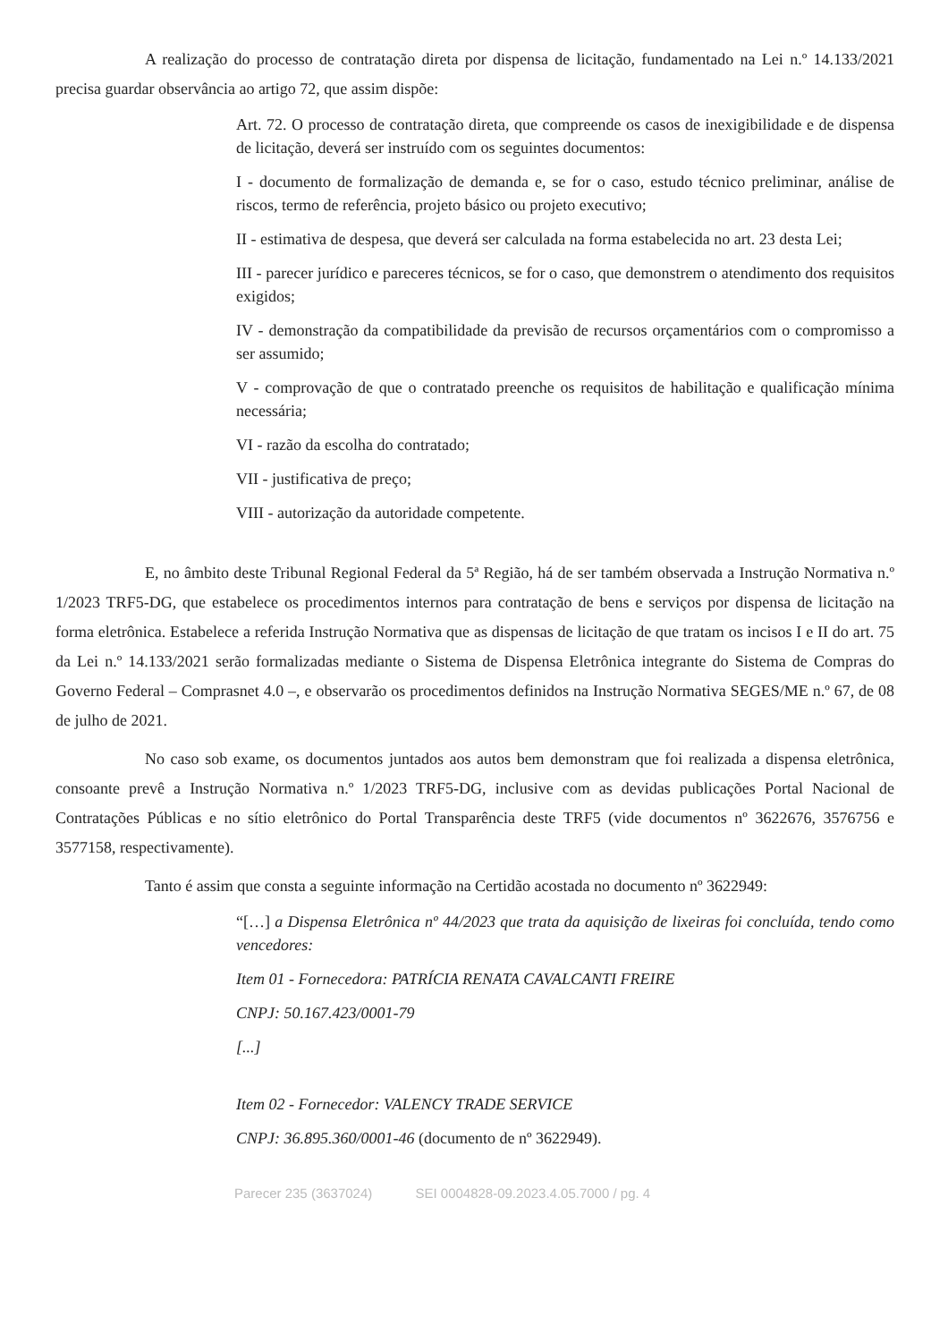A realização do processo de contratação direta por dispensa de licitação, fundamentado na Lei n.º 14.133/2021 precisa guardar observância ao artigo 72, que assim dispõe:
Art. 72. O processo de contratação direta, que compreende os casos de inexigibilidade e de dispensa de licitação, deverá ser instruído com os seguintes documentos:
I - documento de formalização de demanda e, se for o caso, estudo técnico preliminar, análise de riscos, termo de referência, projeto básico ou projeto executivo;
II - estimativa de despesa, que deverá ser calculada na forma estabelecida no art. 23 desta Lei;
III - parecer jurídico e pareceres técnicos, se for o caso, que demonstrem o atendimento dos requisitos exigidos;
IV - demonstração da compatibilidade da previsão de recursos orçamentários com o compromisso a ser assumido;
V - comprovação de que o contratado preenche os requisitos de habilitação e qualificação mínima necessária;
VI - razão da escolha do contratado;
VII - justificativa de preço;
VIII - autorização da autoridade competente.
E, no âmbito deste Tribunal Regional Federal da 5ª Região, há de ser também observada a Instrução Normativa n.º 1/2023 TRF5-DG, que estabelece os procedimentos internos para contratação de bens e serviços por dispensa de licitação na forma eletrônica. Estabelece a referida Instrução Normativa que as dispensas de licitação de que tratam os incisos I e II do art. 75 da Lei n.º 14.133/2021 serão formalizadas mediante o Sistema de Dispensa Eletrônica integrante do Sistema de Compras do Governo Federal – Comprasnet 4.0 –, e observarão os procedimentos definidos na Instrução Normativa SEGES/ME n.º 67, de 08 de julho de 2021.
No caso sob exame, os documentos juntados aos autos bem demonstram que foi realizada a dispensa eletrônica, consoante prevê a Instrução Normativa n.º 1/2023 TRF5-DG, inclusive com as devidas publicações Portal Nacional de Contratações Públicas e no sítio eletrônico do Portal Transparência deste TRF5 (vide documentos nº 3622676, 3576756 e 3577158, respectivamente).
Tanto é assim que consta a seguinte informação na Certidão acostada no documento nº 3622949:
“[…] a Dispensa Eletrônica nº 44/2023 que trata da aquisição de lixeiras foi concluída, tendo como vencedores:
Item 01 - Fornecedora: PATRÍCIA RENATA CAVALCANTI FREIRE
CNPJ: 50.167.423/0001-79
[...]
Item 02 - Fornecedor: VALENCY TRADE SERVICE
CNPJ: 36.895.360/0001-46 (documento de nº 3622949).
Parecer 235 (3637024) SEI 0004828-09.2023.4.05.7000 / pg. 4